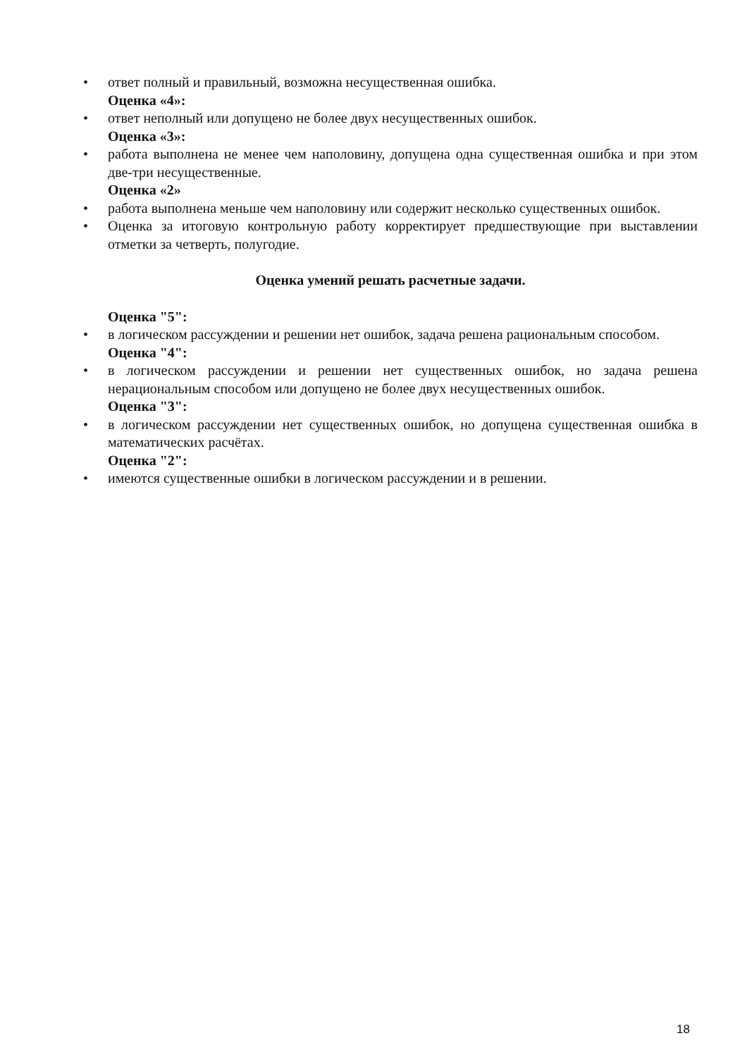• ответ полный и правильный, возможна несущественная ошибка.
Оценка «4»:
• ответ неполный или допущено не более двух несущественных ошибок.
Оценка «3»:
• работа выполнена не менее чем наполовину, допущена одна существенная ошибка и при этом две-три несущественные.
Оценка «2»
• работа выполнена меньше чем наполовину или содержит несколько существенных ошибок.
• Оценка за итоговую контрольную работу корректирует предшествующие при выставлении отметки за четверть, полугодие.
Оценка умений решать расчетные задачи.
Оценка "5":
• в логическом рассуждении и решении нет ошибок, задача решена рациональным способом.
Оценка "4":
• в логическом рассуждении и решении нет существенных ошибок, но задача решена нерациональным способом или допущено не более двух несущественных ошибок.
Оценка "3":
• в логическом рассуждении нет существенных ошибок, но допущена существенная ошибка в математических расчётах.
Оценка "2":
• имеются существенные ошибки в логическом рассуждении и в решении.
18